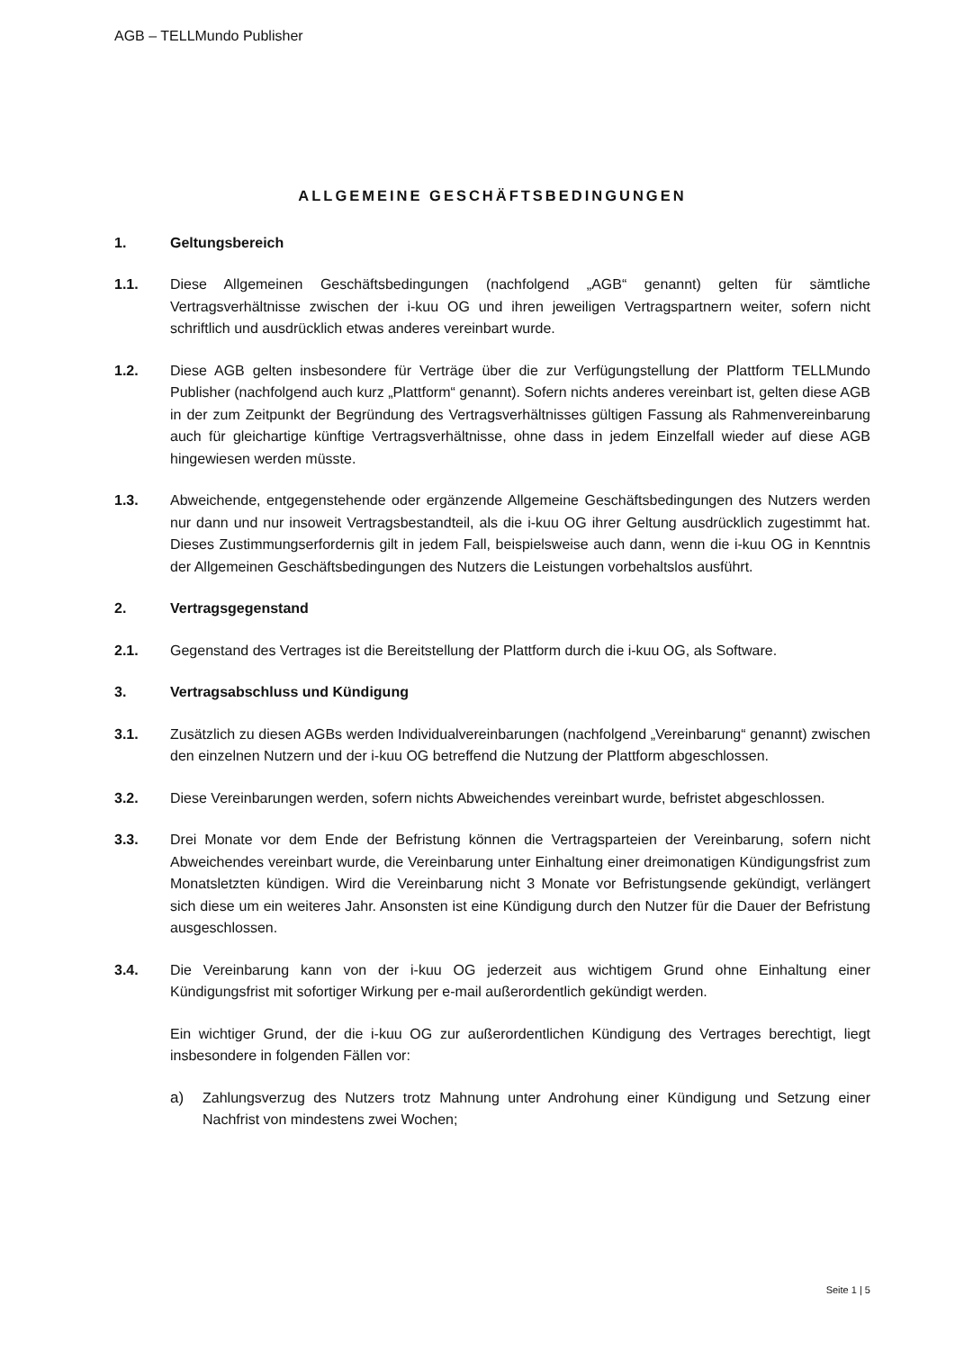AGB – TELLMundo Publisher
ALLGEMEINE GESCHÄFTSBEDINGUNGEN
1. Geltungsbereich
1.1. Diese Allgemeinen Geschäftsbedingungen (nachfolgend „AGB“ genannt) gelten für sämtliche Vertragsverhältnisse zwischen der i-kuu OG und ihren jeweiligen Vertragspartnern weiter, sofern nicht schriftlich und ausdrücklich etwas anderes vereinbart wurde.
1.2. Diese AGB gelten insbesondere für Verträge über die zur Verfügungstellung der Plattform TELLMundo Publisher (nachfolgend auch kurz „Plattform“ genannt). Sofern nichts anderes vereinbart ist, gelten diese AGB in der zum Zeitpunkt der Begründung des Vertragsverhältnisses gültigen Fassung als Rahmenvereinbarung auch für gleichartige künftige Vertragsverhältnisse, ohne dass in jedem Einzelfall wieder auf diese AGB hingewiesen werden müsste.
1.3. Abweichende, entgegenstehende oder ergänzende Allgemeine Geschäftsbedingungen des Nutzers werden nur dann und nur insoweit Vertragsbestandteil, als die i-kuu OG ihrer Geltung ausdrücklich zugestimmt hat. Dieses Zustimmungserfordernis gilt in jedem Fall, beispielsweise auch dann, wenn die i-kuu OG in Kenntnis der Allgemeinen Geschäftsbedingungen des Nutzers die Leistungen vorbehaltslos ausführt.
2. Vertragsgegenstand
2.1. Gegenstand des Vertrages ist die Bereitstellung der Plattform durch die i-kuu OG, als Software.
3. Vertragsabschluss und Kündigung
3.1. Zusätzlich zu diesen AGBs werden Individualvereinbarungen (nachfolgend „Vereinbarung“ genannt) zwischen den einzelnen Nutzern und der i-kuu OG betreffend die Nutzung der Plattform abgeschlossen.
3.2. Diese Vereinbarungen werden, sofern nichts Abweichendes vereinbart wurde, befristet abgeschlossen.
3.3. Drei Monate vor dem Ende der Befristung können die Vertragsparteien der Vereinbarung, sofern nicht Abweichendes vereinbart wurde, die Vereinbarung unter Einhaltung einer dreimonatigen Kündigungsfrist zum Monatsletzten kündigen. Wird die Vereinbarung nicht 3 Monate vor Befristungsende gekündigt, verlängert sich diese um ein weiteres Jahr. Ansonsten ist eine Kündigung durch den Nutzer für die Dauer der Befristung ausgeschlossen.
3.4. Die Vereinbarung kann von der i-kuu OG jederzeit aus wichtigem Grund ohne Einhaltung einer Kündigungsfrist mit sofortiger Wirkung per e-mail außerordentlich gekündigt werden.
Ein wichtiger Grund, der die i-kuu OG zur außerordentlichen Kündigung des Vertrages berechtigt, liegt insbesondere in folgenden Fällen vor:
a) Zahlungsverzug des Nutzers trotz Mahnung unter Androhung einer Kündigung und Setzung einer Nachfrist von mindestens zwei Wochen;
Seite 1 | 5